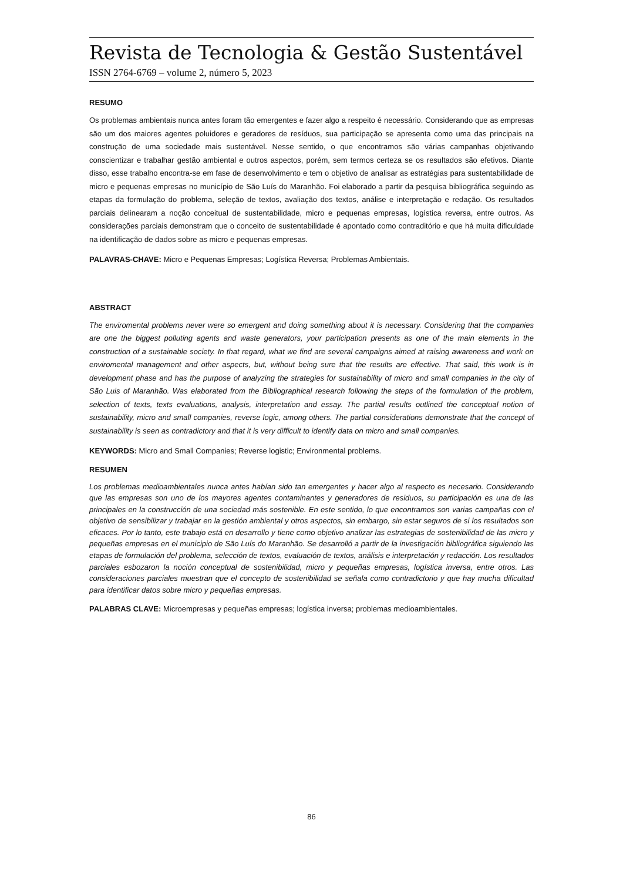Revista de Tecnologia & Gestão Sustentável
ISSN 2764-6769 – volume 2, número 5, 2023
RESUMO
Os problemas ambientais nunca antes foram tão emergentes e fazer algo a respeito é necessário. Considerando que as empresas são um dos maiores agentes poluidores e geradores de resíduos, sua participação se apresenta como uma das principais na construção de uma sociedade mais sustentável. Nesse sentido, o que encontramos são várias campanhas objetivando conscientizar e trabalhar gestão ambiental e outros aspectos, porém, sem termos certeza se os resultados são efetivos. Diante disso, esse trabalho encontra-se em fase de desenvolvimento e tem o objetivo de analisar as estratégias para sustentabilidade de micro e pequenas empresas no município de São Luís do Maranhão. Foi elaborado a partir da pesquisa bibliográfica seguindo as etapas da formulação do problema, seleção de textos, avaliação dos textos, análise e interpretação e redação. Os resultados parciais delinearam a noção conceitual de sustentabilidade, micro e pequenas empresas, logística reversa, entre outros. As considerações parciais demonstram que o conceito de sustentabilidade é apontado como contraditório e que há muita dificuldade na identificação de dados sobre as micro e pequenas empresas.
PALAVRAS-CHAVE: Micro e Pequenas Empresas; Logística Reversa; Problemas Ambientais.
ABSTRACT
The enviromental problems never were so emergent and doing something about it is necessary. Considering that the companies are one the biggest polluting agents and waste generators, your participation presents as one of the main elements in the construction of a sustainable society. In that regard, what we find are several campaigns aimed at raising awareness and work on enviromental management and other aspects, but, without being sure that the results are effective. That said, this work is in development phase and has the purpose of analyzing the strategies for sustainability of micro and small companies in the city of São Luis of Maranhão. Was elaborated from the Bibliographical research following the steps of the formulation of the problem, selection of texts, texts evaluations, analysis, interpretation and essay. The partial results outlined the conceptual notion of sustainability, micro and small companies, reverse logic, among others. The partial considerations demonstrate that the concept of sustainability is seen as contradictory and that it is very difficult to identify data on micro and small companies.
KEYWORDS: Micro and Small Companies; Reverse logistic; Environmental problems.
RESUMEN
Los problemas medioambientales nunca antes habían sido tan emergentes y hacer algo al respecto es necesario. Considerando que las empresas son uno de los mayores agentes contaminantes y generadores de residuos, su participación es una de las principales en la construcción de una sociedad más sostenible. En este sentido, lo que encontramos son varias campañas con el objetivo de sensibilizar y trabajar en la gestión ambiental y otros aspectos, sin embargo, sin estar seguros de si los resultados son eficaces. Por lo tanto, este trabajo está en desarrollo y tiene como objetivo analizar las estrategias de sostenibilidad de las micro y pequeñas empresas en el municipio de São Luís do Maranhão. Se desarrolló a partir de la investigación bibliográfica siguiendo las etapas de formulación del problema, selección de textos, evaluación de textos, análisis e interpretación y redacción. Los resultados parciales esbozaron la noción conceptual de sostenibilidad, micro y pequeñas empresas, logística inversa, entre otros. Las consideraciones parciales muestran que el concepto de sostenibilidad se señala como contradictorio y que hay mucha dificultad para identificar datos sobre micro y pequeñas empresas.
PALABRAS CLAVE: Microempresas y pequeñas empresas; logística inversa; problemas medioambientales.
86